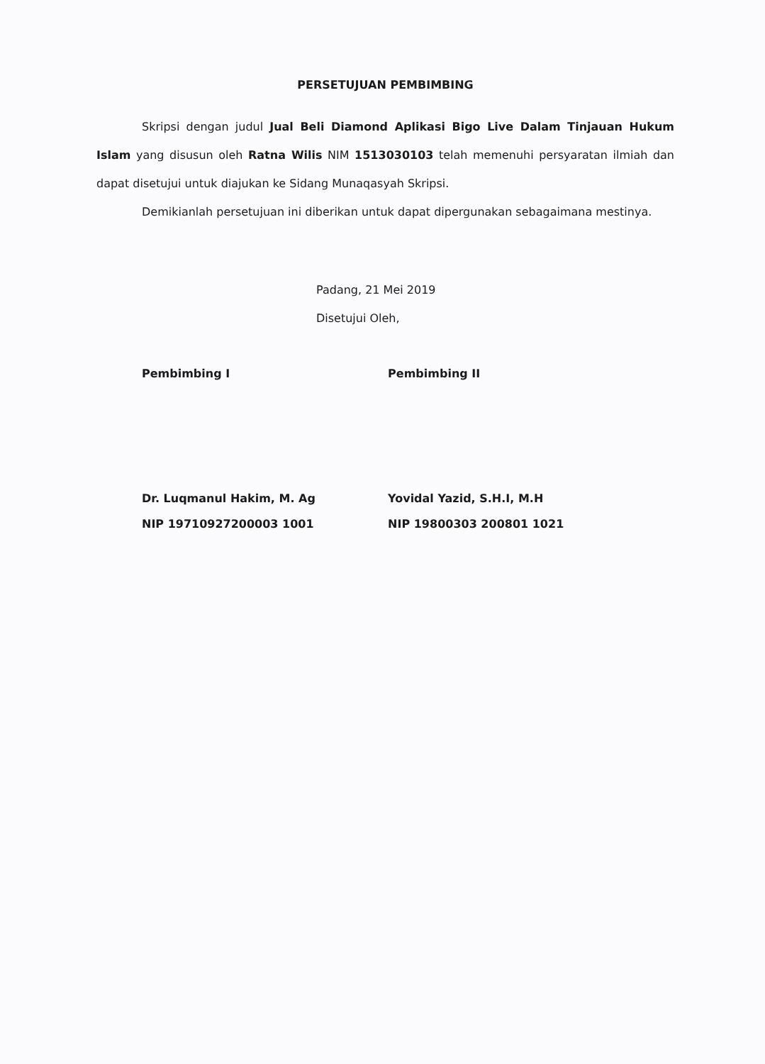PERSETUJUAN PEMBIMBING
Skripsi dengan judul Jual Beli Diamond Aplikasi Bigo Live Dalam Tinjauan Hukum Islam yang disusun oleh Ratna Wilis NIM 1513030103 telah memenuhi persyaratan ilmiah dan dapat disetujui untuk diajukan ke Sidang Munaqasyah Skripsi.
Demikianlah persetujuan ini diberikan untuk dapat dipergunakan sebagaimana mestinya.
Padang, 21 Mei 2019
Disetujui Oleh,
Pembimbing I
Dr. Luqmanul Hakim, M. Ag
NIP 19710927200003 1001
Pembimbing II
Yovidal Yazid, S.H.I, M.H
NIP 19800303 200801 1021